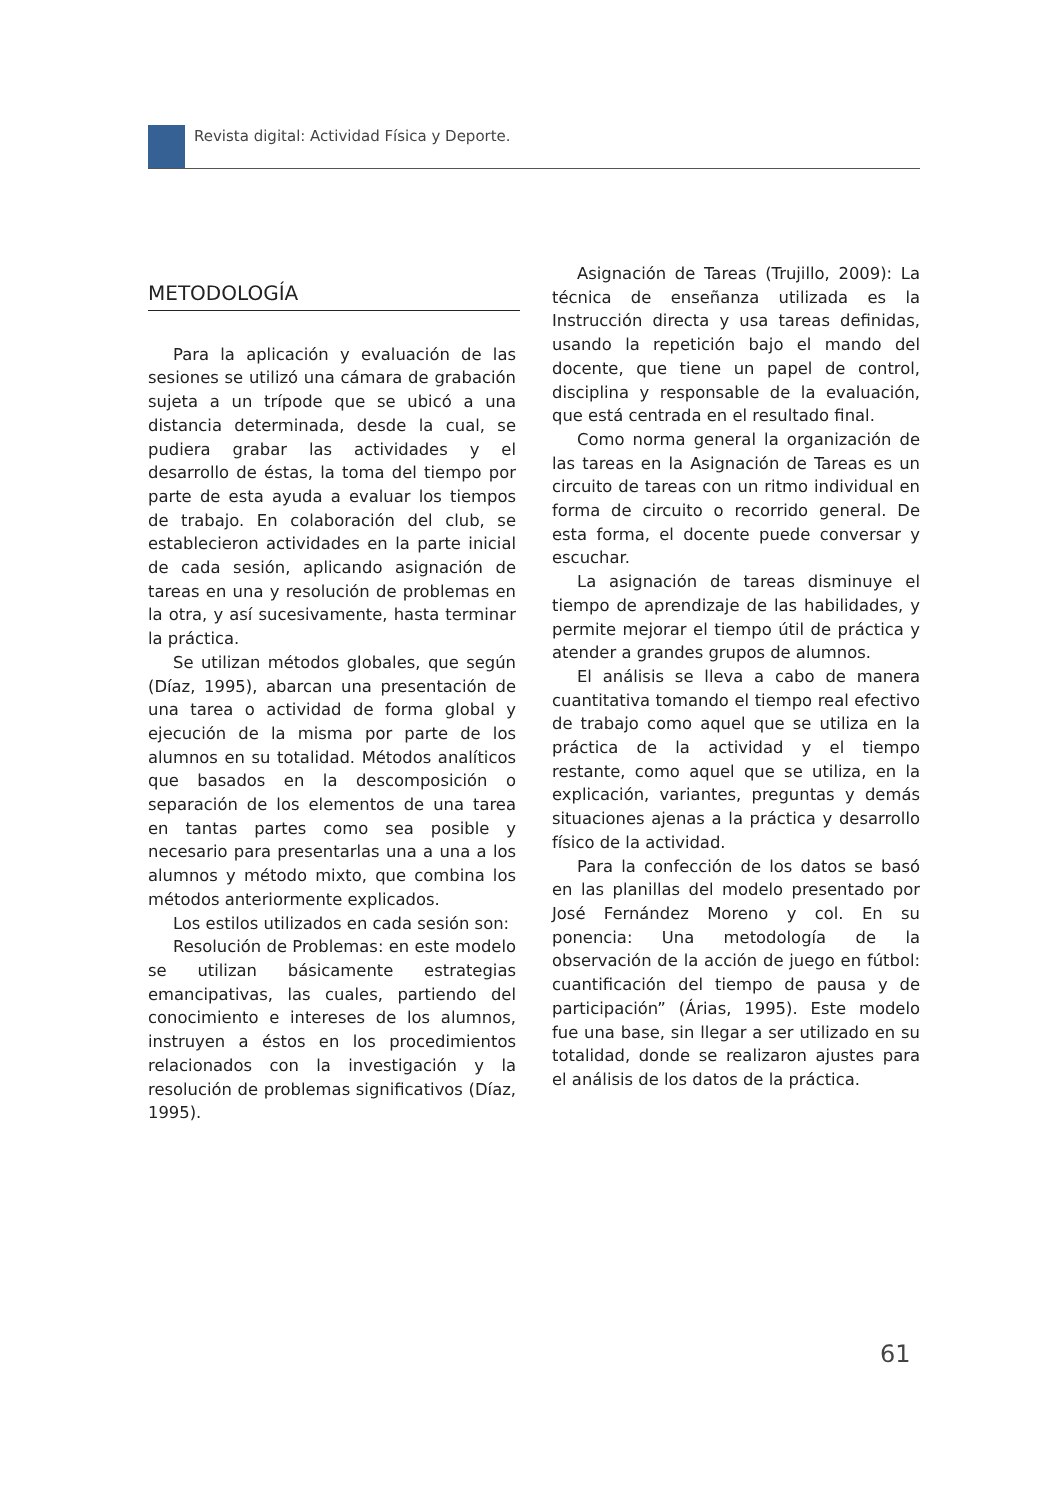Revista digital: Actividad Física y Deporte.
METODOLOGÍA
Para la aplicación y evaluación de las sesiones se utilizó una cámara de grabación sujeta a un trípode que se ubicó a una distancia determinada, desde la cual, se pudiera grabar las actividades y el desarrollo de éstas, la toma del tiempo por parte de esta ayuda a evaluar los tiempos de trabajo. En colaboración del club, se establecieron actividades en la parte inicial de cada sesión, aplicando asignación de tareas en una y resolución de problemas en la otra, y así sucesivamente, hasta terminar la práctica.
Se utilizan métodos globales, que según (Díaz, 1995), abarcan una presentación de una tarea o actividad de forma global y ejecución de la misma por parte de los alumnos en su totalidad. Métodos analíticos que basados en la descomposición o separación de los elementos de una tarea en tantas partes como sea posible y necesario para presentarlas una a una a los alumnos y método mixto, que combina los métodos anteriormente explicados.
Los estilos utilizados en cada sesión son:
Resolución de Problemas: en este modelo se utilizan básicamente estrategias emancipativas, las cuales, partiendo del conocimiento e intereses de los alumnos, instruyen a éstos en los procedimientos relacionados con la investigación y la resolución de problemas significativos (Díaz, 1995).
Asignación de Tareas (Trujillo, 2009): La técnica de enseñanza utilizada es la Instrucción directa y usa tareas definidas, usando la repetición bajo el mando del docente, que tiene un papel de control, disciplina y responsable de la evaluación, que está centrada en el resultado final.
Como norma general la organización de las tareas en la Asignación de Tareas es un circuito de tareas con un ritmo individual en forma de circuito o recorrido general. De esta forma, el docente puede conversar y escuchar.
La asignación de tareas disminuye el tiempo de aprendizaje de las habilidades, y permite mejorar el tiempo útil de práctica y atender a grandes grupos de alumnos.
El análisis se lleva a cabo de manera cuantitativa tomando el tiempo real efectivo de trabajo como aquel que se utiliza en la práctica de la actividad y el tiempo restante, como aquel que se utiliza, en la explicación, variantes, preguntas y demás situaciones ajenas a la práctica y desarrollo físico de la actividad.
Para la confección de los datos se basó en las planillas del modelo presentado por José Fernández Moreno y col. En su ponencia: Una metodología de la observación de la acción de juego en fútbol: cuantificación del tiempo de pausa y de participación” (Árias, 1995). Este modelo fue una base, sin llegar a ser utilizado en su totalidad, donde se realizaron ajustes para el análisis de los datos de la práctica.
61